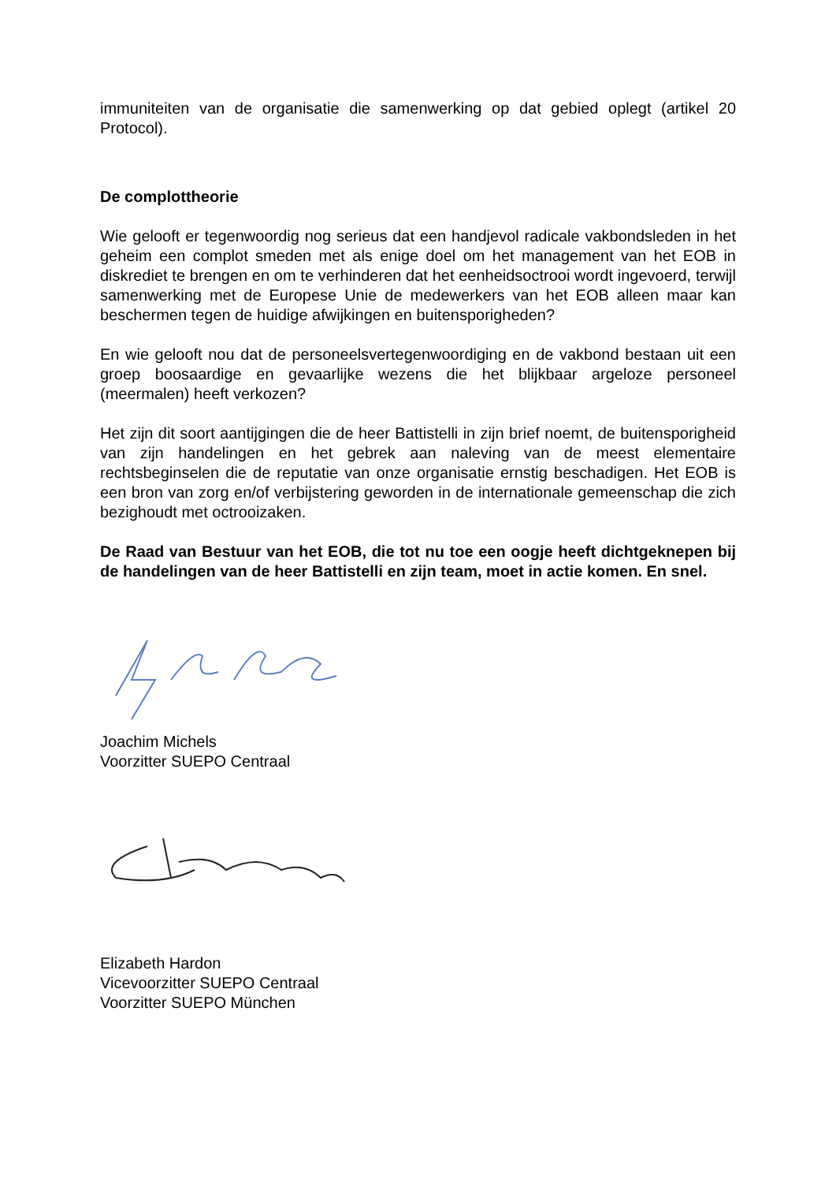immuniteiten van de organisatie die samenwerking op dat gebied oplegt (artikel 20 Protocol).
De complottheorie
Wie gelooft er tegenwoordig nog serieus dat een handjevol radicale vakbondsleden in het geheim een complot smeden met als enige doel om het management van het EOB in diskrediet te brengen en om te verhinderen dat het eenheidsoctrooi wordt ingevoerd, terwijl samenwerking met de Europese Unie de medewerkers van het EOB alleen maar kan beschermen tegen de huidige afwijkingen en buitensporigheden?
En wie gelooft nou dat de personeelsvertegenwoordiging en de vakbond bestaan uit een groep boosaardige en gevaarlijke wezens die het blijkbaar argeloze personeel (meermalen) heeft verkozen?
Het zijn dit soort aantijgingen die de heer Battistelli in zijn brief noemt, de buitensporigheid van zijn handelingen en het gebrek aan naleving van de meest elementaire rechtsbeginselen die de reputatie van onze organisatie ernstig beschadigen. Het EOB is een bron van zorg en/of verbijstering geworden in de internationale gemeenschap die zich bezighoudt met octrooizaken.
De Raad van Bestuur van het EOB, die tot nu toe een oogje heeft dichtgeknepen bij de handelingen van de heer Battistelli en zijn team, moet in actie komen. En snel.
Joachim Michels
Voorzitter SUEPO Centraal
Elizabeth Hardon
Vicevoorzitter SUEPO Centraal
Voorzitter SUEPO München